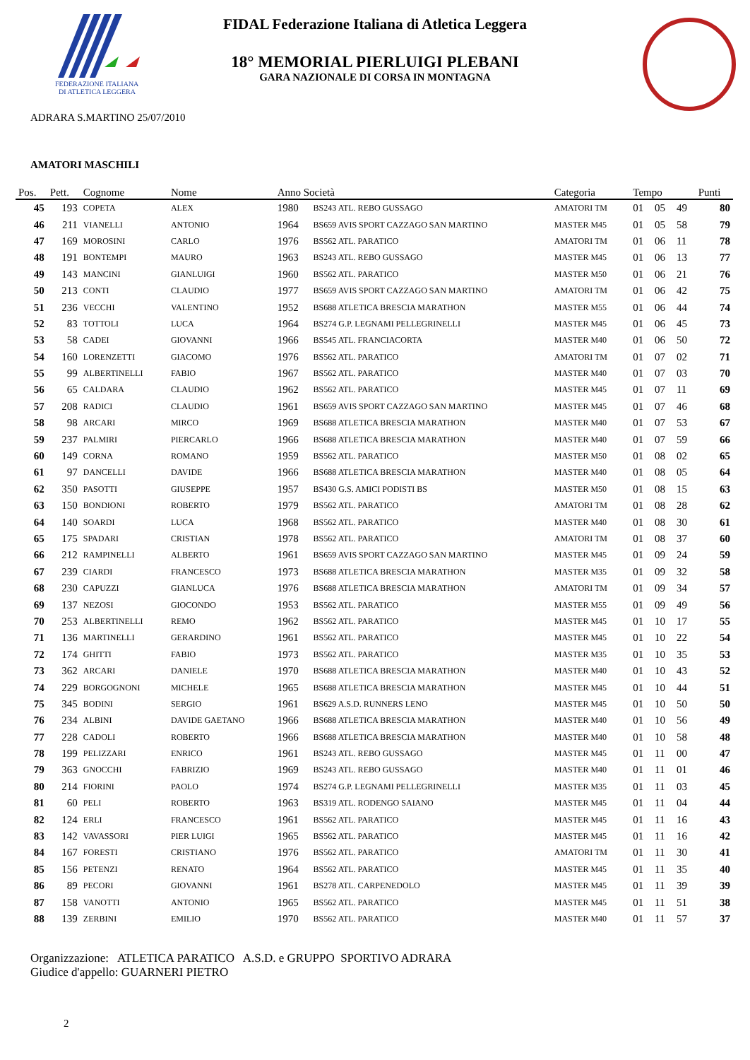FEDERAZIONE ITALIANA
DI ATLETICA LEGGERA
FIDAL Federazione Italiana di Atletica Leggera
18° MEMORIAL PIERLUIGI PLEBANI
GARA NAZIONALE DI CORSA IN MONTAGNA
ADRARA S.MARTINO 25/07/2010
AMATORI MASCHILI
| Pos. | Pett. | Cognome | Nome | Anno Società | | Categoria | Tempo | | | Punti |
| --- | --- | --- | --- | --- | --- | --- | --- | --- | --- | --- |
| 45 | 193 | COPETA | ALEX | 1980 | BS243 ATL. REBO GUSSAGO | AMATORI TM | 01 | 05 | 49 | 80 |
| 46 | 211 | VIANELLI | ANTONIO | 1964 | BS659 AVIS SPORT CAZZAGO SAN MARTINO | MASTER M45 | 01 | 05 | 58 | 79 |
| 47 | 169 | MOROSINI | CARLO | 1976 | BS562 ATL. PARATICO | AMATORI TM | 01 | 06 | 11 | 78 |
| 48 | 191 | BONTEMPI | MAURO | 1963 | BS243 ATL. REBO GUSSAGO | MASTER M45 | 01 | 06 | 13 | 77 |
| 49 | 143 | MANCINI | GIANLUIGI | 1960 | BS562 ATL. PARATICO | MASTER M50 | 01 | 06 | 21 | 76 |
| 50 | 213 | CONTI | CLAUDIO | 1977 | BS659 AVIS SPORT CAZZAGO SAN MARTINO | AMATORI TM | 01 | 06 | 42 | 75 |
| 51 | 236 | VECCHI | VALENTINO | 1952 | BS688 ATLETICA BRESCIA MARATHON | MASTER M55 | 01 | 06 | 44 | 74 |
| 52 | 83 | TOTTOLI | LUCA | 1964 | BS274 G.P. LEGNAMI PELLEGRINELLI | MASTER M45 | 01 | 06 | 45 | 73 |
| 53 | 58 | CADEI | GIOVANNI | 1966 | BS545 ATL. FRANCIACORTA | MASTER M40 | 01 | 06 | 50 | 72 |
| 54 | 160 | LORENZETTI | GIACOMO | 1976 | BS562 ATL. PARATICO | AMATORI TM | 01 | 07 | 02 | 71 |
| 55 | 99 | ALBERTINELLI | FABIO | 1967 | BS562 ATL. PARATICO | MASTER M40 | 01 | 07 | 03 | 70 |
| 56 | 65 | CALDARA | CLAUDIO | 1962 | BS562 ATL. PARATICO | MASTER M45 | 01 | 07 | 11 | 69 |
| 57 | 208 | RADICI | CLAUDIO | 1961 | BS659 AVIS SPORT CAZZAGO SAN MARTINO | MASTER M45 | 01 | 07 | 46 | 68 |
| 58 | 98 | ARCARI | MIRCO | 1969 | BS688 ATLETICA BRESCIA MARATHON | MASTER M40 | 01 | 07 | 53 | 67 |
| 59 | 237 | PALMIRI | PIERCARLO | 1966 | BS688 ATLETICA BRESCIA MARATHON | MASTER M40 | 01 | 07 | 59 | 66 |
| 60 | 149 | CORNA | ROMANO | 1959 | BS562 ATL. PARATICO | MASTER M50 | 01 | 08 | 02 | 65 |
| 61 | 97 | DANCELLI | DAVIDE | 1966 | BS688 ATLETICA BRESCIA MARATHON | MASTER M40 | 01 | 08 | 05 | 64 |
| 62 | 350 | PASOTTI | GIUSEPPE | 1957 | BS430 G.S. AMICI PODISTI BS | MASTER M50 | 01 | 08 | 15 | 63 |
| 63 | 150 | BONDIONI | ROBERTO | 1979 | BS562 ATL. PARATICO | AMATORI TM | 01 | 08 | 28 | 62 |
| 64 | 140 | SOARDI | LUCA | 1968 | BS562 ATL. PARATICO | MASTER M40 | 01 | 08 | 30 | 61 |
| 65 | 175 | SPADARI | CRISTIAN | 1978 | BS562 ATL. PARATICO | AMATORI TM | 01 | 08 | 37 | 60 |
| 66 | 212 | RAMPINELLI | ALBERTO | 1961 | BS659 AVIS SPORT CAZZAGO SAN MARTINO | MASTER M45 | 01 | 09 | 24 | 59 |
| 67 | 239 | CIARDI | FRANCESCO | 1973 | BS688 ATLETICA BRESCIA MARATHON | MASTER M35 | 01 | 09 | 32 | 58 |
| 68 | 230 | CAPUZZI | GIANLUCA | 1976 | BS688 ATLETICA BRESCIA MARATHON | AMATORI TM | 01 | 09 | 34 | 57 |
| 69 | 137 | NEZOSI | GIOCONDO | 1953 | BS562 ATL. PARATICO | MASTER M55 | 01 | 09 | 49 | 56 |
| 70 | 253 | ALBERTINELLI | REMO | 1962 | BS562 ATL. PARATICO | MASTER M45 | 01 | 10 | 17 | 55 |
| 71 | 136 | MARTINELLI | GERARDINO | 1961 | BS562 ATL. PARATICO | MASTER M45 | 01 | 10 | 22 | 54 |
| 72 | 174 | GHITTI | FABIO | 1973 | BS562 ATL. PARATICO | MASTER M35 | 01 | 10 | 35 | 53 |
| 73 | 362 | ARCARI | DANIELE | 1970 | BS688 ATLETICA BRESCIA MARATHON | MASTER M40 | 01 | 10 | 43 | 52 |
| 74 | 229 | BORGOGNONI | MICHELE | 1965 | BS688 ATLETICA BRESCIA MARATHON | MASTER M45 | 01 | 10 | 44 | 51 |
| 75 | 345 | BODINI | SERGIO | 1961 | BS629 A.S.D. RUNNERS LENO | MASTER M45 | 01 | 10 | 50 | 50 |
| 76 | 234 | ALBINI | DAVIDE GAETANO | 1966 | BS688 ATLETICA BRESCIA MARATHON | MASTER M40 | 01 | 10 | 56 | 49 |
| 77 | 228 | CADOLI | ROBERTO | 1966 | BS688 ATLETICA BRESCIA MARATHON | MASTER M40 | 01 | 10 | 58 | 48 |
| 78 | 199 | PELIZZARI | ENRICO | 1961 | BS243 ATL. REBO GUSSAGO | MASTER M45 | 01 | 11 | 00 | 47 |
| 79 | 363 | GNOCCHI | FABRIZIO | 1969 | BS243 ATL. REBO GUSSAGO | MASTER M40 | 01 | 11 | 01 | 46 |
| 80 | 214 | FIORINI | PAOLO | 1974 | BS274 G.P. LEGNAMI PELLEGRINELLI | MASTER M35 | 01 | 11 | 03 | 45 |
| 81 | 60 | PELI | ROBERTO | 1963 | BS319 ATL. RODENGO SAIANO | MASTER M45 | 01 | 11 | 04 | 44 |
| 82 | 124 | ERLI | FRANCESCO | 1961 | BS562 ATL. PARATICO | MASTER M45 | 01 | 11 | 16 | 43 |
| 83 | 142 | VAVASSORI | PIER LUIGI | 1965 | BS562 ATL. PARATICO | MASTER M45 | 01 | 11 | 16 | 42 |
| 84 | 167 | FORESTI | CRISTIANO | 1976 | BS562 ATL. PARATICO | AMATORI TM | 01 | 11 | 30 | 41 |
| 85 | 156 | PETENZI | RENATO | 1964 | BS562 ATL. PARATICO | MASTER M45 | 01 | 11 | 35 | 40 |
| 86 | 89 | PECORI | GIOVANNI | 1961 | BS278 ATL. CARPENEDOLO | MASTER M45 | 01 | 11 | 39 | 39 |
| 87 | 158 | VANOTTI | ANTONIO | 1965 | BS562 ATL. PARATICO | MASTER M45 | 01 | 11 | 51 | 38 |
| 88 | 139 | ZERBINI | EMILIO | 1970 | BS562 ATL. PARATICO | MASTER M40 | 01 | 11 | 57 | 37 |
Organizzazione: ATLETICA PARATICO A.S.D. e GRUPPO SPORTIVO ADRARA
Giudice d'appello: GUARNERI PIETRO
2